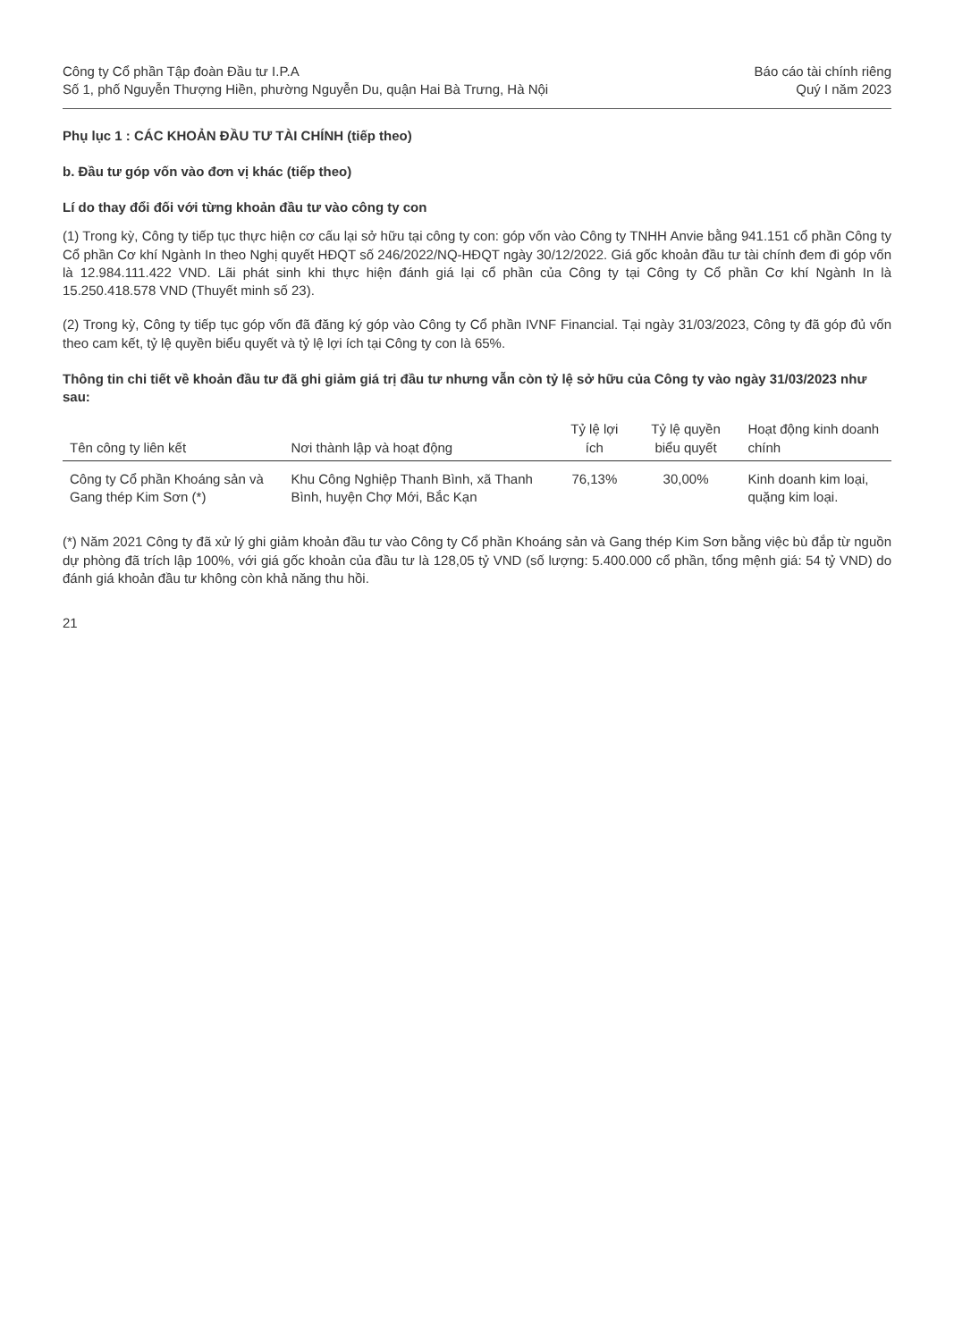Công ty Cổ phần Tập đoàn Đầu tư I.P.A
Số 1, phố Nguyễn Thượng Hiền, phường Nguyễn Du, quận Hai Bà Trưng, Hà Nội
Báo cáo tài chính riêng
Quý I năm 2023
Phụ lục 1 : CÁC KHOẢN ĐẦU TƯ TÀI CHÍNH (tiếp theo)
b. Đầu tư góp vốn vào đơn vị khác (tiếp theo)
Lí do thay đổi đối với từng khoản đầu tư vào công ty con
(1) Trong kỳ, Công ty tiếp tục thực hiện cơ cấu lại sở hữu tại công ty con: góp vốn vào Công ty TNHH Anvie bằng 941.151 cổ phần Công ty Cổ phần Cơ khí Ngành In theo Nghị quyết HĐQT số 246/2022/NQ-HĐQT ngày 30/12/2022. Giá gốc khoản đầu tư tài chính đem đi góp vốn là 12.984.111.422 VND. Lãi phát sinh khi thực hiện đánh giá lại cổ phần của Công ty tại Công ty Cổ phần Cơ khí Ngành In là 15.250.418.578 VND (Thuyết minh số 23).
(2) Trong kỳ, Công ty tiếp tục góp vốn đã đăng ký góp vào Công ty Cổ phần IVNF Financial. Tại ngày 31/03/2023, Công ty đã góp đủ vốn theo cam kết, tỷ lệ quyền biểu quyết và tỷ lệ lợi ích tại Công ty con là 65%.
Thông tin chi tiết về khoản đầu tư đã ghi giảm giá trị đầu tư nhưng vẫn còn tỷ lệ sở hữu của Công ty vào ngày 31/03/2023 như sau:
| Tên công ty liên kết | Nơi thành lập và hoạt động | Tỷ lệ lợi ích | Tỷ lệ quyền biểu quyết | Hoạt động kinh doanh chính |
| --- | --- | --- | --- | --- |
| Công ty Cổ phần Khoáng sản và Gang thép Kim Sơn (*) | Khu Công Nghiệp Thanh Bình, xã Thanh Bình, huyện Chợ Mới, Bắc Kạn | 76,13% | 30,00% | Kinh doanh kim loại, quặng kim loại. |
(*) Năm 2021 Công ty đã xử lý ghi giảm khoản đầu tư vào Công ty Cổ phần Khoáng sản và Gang thép Kim Sơn bằng việc bù đắp từ nguồn dự phòng đã trích lập 100%, với giá gốc khoản của đầu tư là 128,05 tỷ VND (số lượng: 5.400.000 cổ phần, tổng mệnh giá: 54 tỷ VND) do đánh giá khoản đầu tư không còn khả năng thu hồi.
21